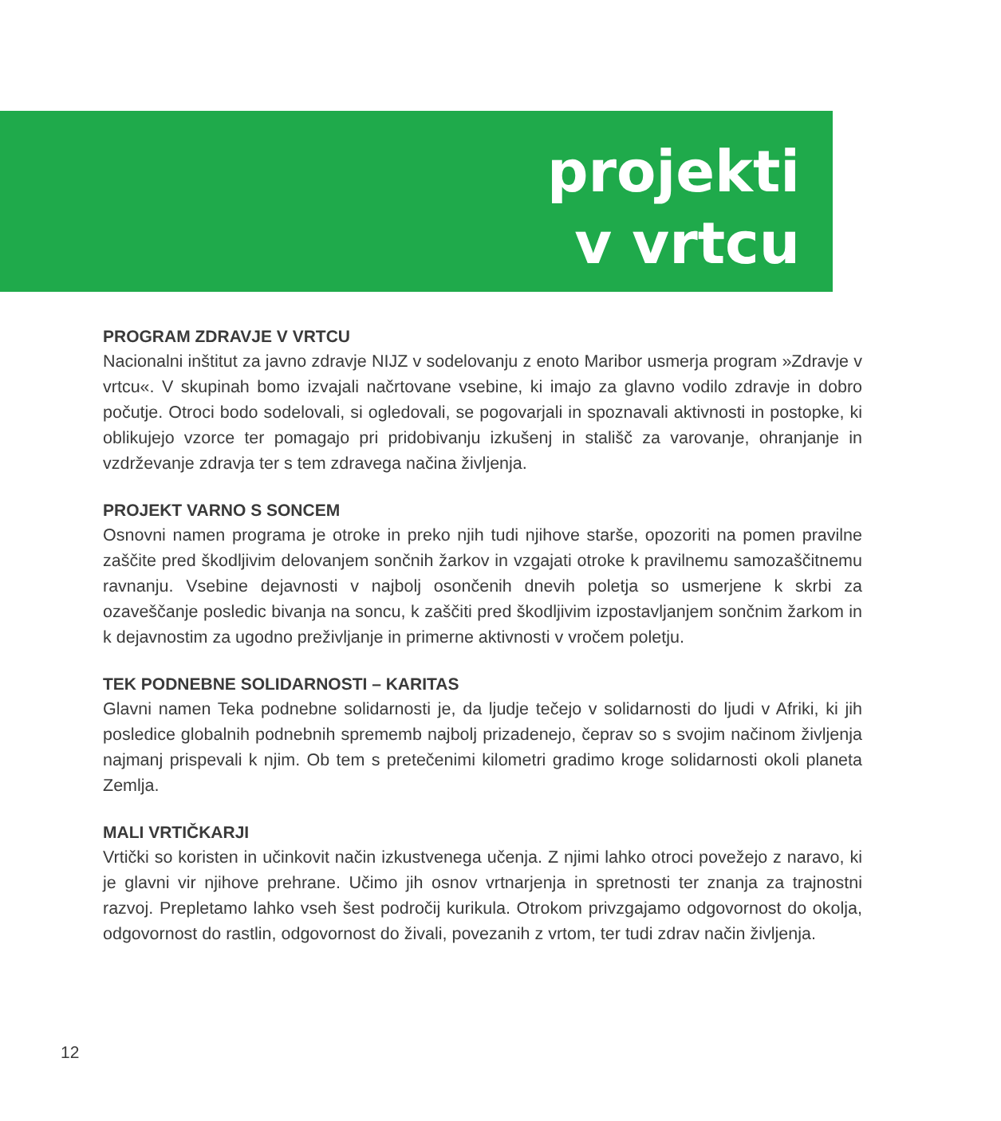projekti
v vrtcu
PROGRAM ZDRAVJE V VRTCU
Nacionalni inštitut za javno zdravje NIJZ v sodelovanju z enoto Maribor usmerja program »Zdravje v vrtcu«. V skupinah bomo izvajali načrtovane vsebine, ki imajo za glavno vodilo zdravje in dobro počutje. Otroci bodo sodelovali, si ogledovali, se pogovarjali in spoznavali aktivnosti in postopke, ki oblikujejo vzorce ter pomagajo pri pridobivanju izkušenj in stališč za varovanje, ohranjanje in vzdrževanje zdravja ter s tem zdravega načina življenja.
PROJEKT VARNO S SONCEM
Osnovni namen programa je otroke in preko njih tudi njihove starše, opozoriti na pomen pravilne zaščite pred škodljivim delovanjem sončnih žarkov in vzgajati otroke k pravilnemu samozaščitnemu ravnanju. Vsebine dejavnosti v najbolj osončenih dnevih poletja so usmerjene k skrbi za ozaveščanje posledic bivanja na soncu, k zaščiti pred škodljivim izpostavljanjem sončnim žarkom in k dejavnostim za ugodno preživljanje in primerne aktivnosti v vročem poletju.
TEK PODNEBNE SOLIDARNOSTI – KARITAS
Glavni namen Teka podnebne solidarnosti je, da ljudje tečejo v solidarnosti do ljudi v Afriki, ki jih posledice globalnih podnebnih sprememb najbolj prizadenejo, čeprav so s svojim načinom življenja najmanj prispevali k njim. Ob tem s pretečenimi kilometri gradimo kroge solidarnosti okoli planeta Zemlja.
MALI VRTIČKARJI
Vrtički so koristen in učinkovit način izkustvenega učenja. Z njimi lahko otroci povežejo z naravo, ki je glavni vir njihove prehrane. Učimo jih osnov vrtnarjenja in spretnosti ter znanja za trajnostni razvoj. Prepletamo lahko vseh šest področij kurikula. Otrokom privzgajamo odgovornost do okolja, odgovornost do rastlin, odgovornost do živali, povezanih z vrtom, ter tudi zdrav način življenja.
12